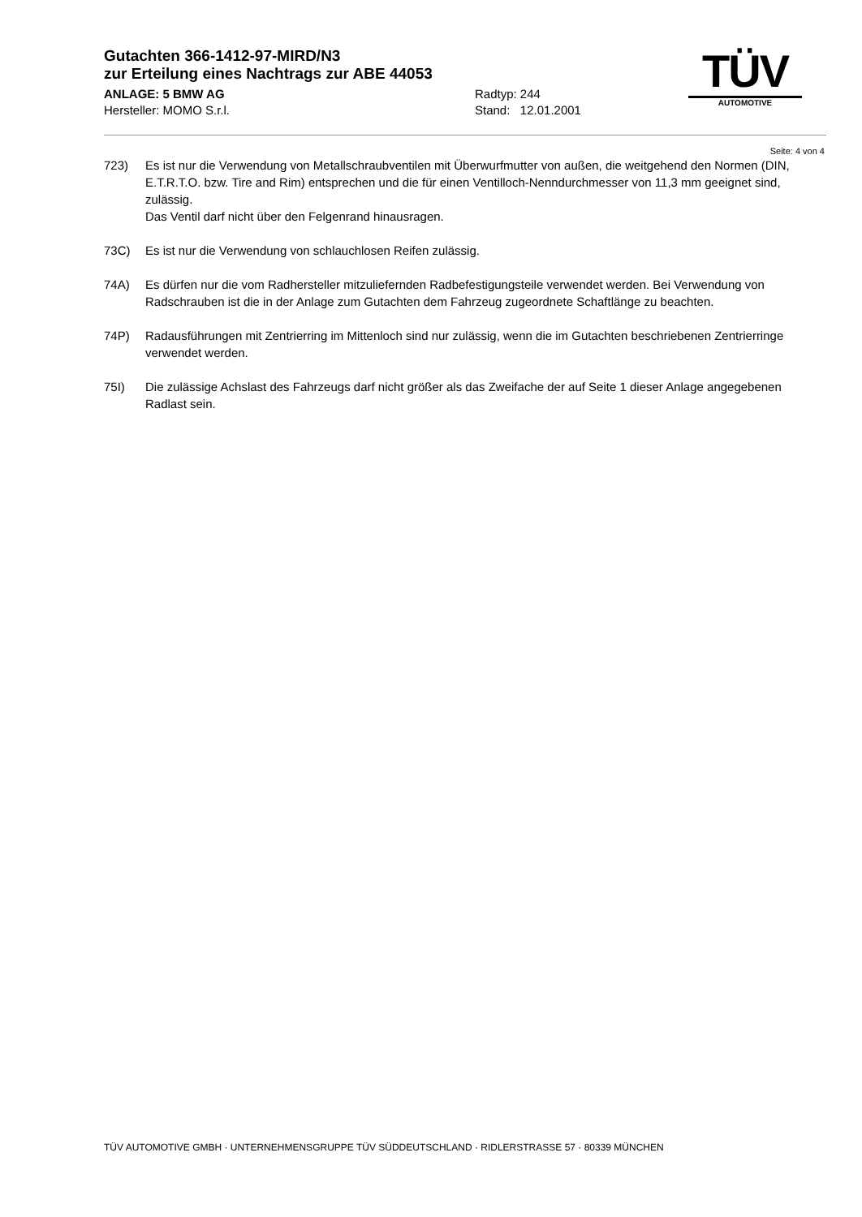Gutachten 366-1412-97-MIRD/N3
zur Erteilung eines Nachtrags zur ABE 44053
ANLAGE: 5 BMW AG
Hersteller: MOMO S.r.l.
Radtyp: 244
Stand: 12.01.2001
TÜV
AUTOMOTIVE
Seite: 4 von 4
723) Es ist nur die Verwendung von Metallschraubventilen mit Überwurfmutter von außen, die weitgehend den Normen (DIN, E.T.R.T.O. bzw. Tire and Rim) entsprechen und die für einen Ventilloch-Nenndurchmesser von 11,3 mm geeignet sind, zulässig.
Das Ventil darf nicht über den Felgenrand hinausragen.
73C) Es ist nur die Verwendung von schlauchlosen Reifen zulässig.
74A) Es dürfen nur die vom Radhersteller mitzuliefernden Radbefestigungsteile verwendet werden. Bei Verwendung von Radschrauben ist die in der Anlage zum Gutachten dem Fahrzeug zugeordnete Schaftlänge zu beachten.
74P) Radausführungen mit Zentrierring im Mittenloch sind nur zulässig, wenn die im Gutachten beschriebenen Zentrierringe verwendet werden.
75I) Die zulässige Achslast des Fahrzeugs darf nicht größer als das Zweifache der auf Seite 1 dieser Anlage angegebenen Radlast sein.
TÜV AUTOMOTIVE GMBH · UNTERNEHMENSGRUPPE TÜV SÜDDEUTSCHLAND · RIDLERSTRASSE 57 · 80339 MÜNCHEN